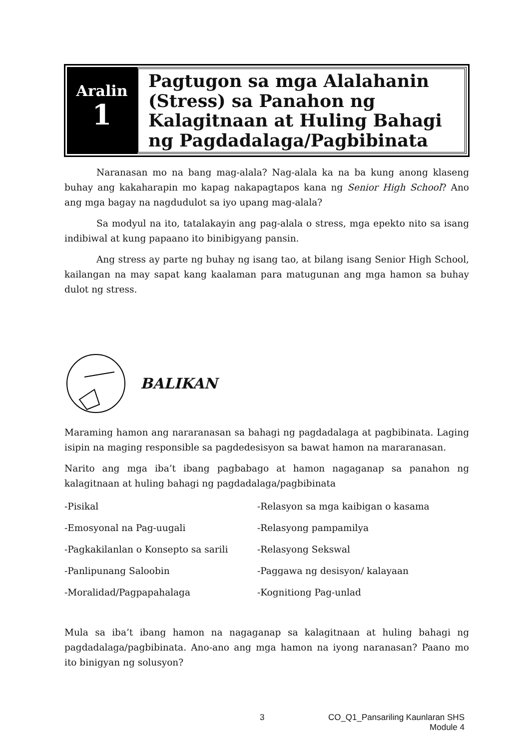Aralin
1
Pagtugon sa mga Alalahanin (Stress) sa Panahon ng Kalagitnaan at Huling Bahagi ng Pagdadalaga/Pagbibinata
Naranasan mo na bang mag-alala? Nag-alala ka na ba kung anong klaseng buhay ang kakaharapin mo kapag nakapagtapos kana ng Senior High School? Ano ang mga bagay na nagdudulot sa iyo upang mag-alala?
Sa modyul na ito, tatalakayin ang pag-alala o stress, mga epekto nito sa isang indibiwal at kung papaano ito binibigyang pansin.
Ang stress ay parte ng buhay ng isang tao, at bilang isang Senior High School, kailangan na may sapat kang kaalaman para matugunan ang mga hamon sa buhay dulot ng stress.
BALIKAN
Maraming hamon ang nararanasan sa bahagi ng pagdadalaga at pagbibinata. Laging isipin na maging responsible sa pagdedesisyon sa bawat hamon na mararanasan.
Narito ang mga iba’t ibang pagbabago at hamon nagaganap sa panahon ng kalagitnaan at huling bahagi ng pagdadalaga/pagbibinata
-Pisikal
-Relasyon sa mga kaibigan o kasama
-Emosyonal na Pag-uugali
-Relasyong pampamilya
-Pagkakilanlan o Konsepto sa sarili
-Relasyong Sekswal
-Panlipunang Saloobin
-Paggawa ng desisyon/ kalayaan
-Moralidad/Pagpapahalaga
-Kognitiong Pag-unlad
Mula sa iba’t ibang hamon na nagaganap sa kalagitnaan at huling bahagi ng pagdadalaga/pagbibinata. Ano-ano ang mga hamon na iyong naranasan? Paano mo ito binigyan ng solusyon?
3 CO_Q1_Pansariling Kaunlaran SHS
Module 4